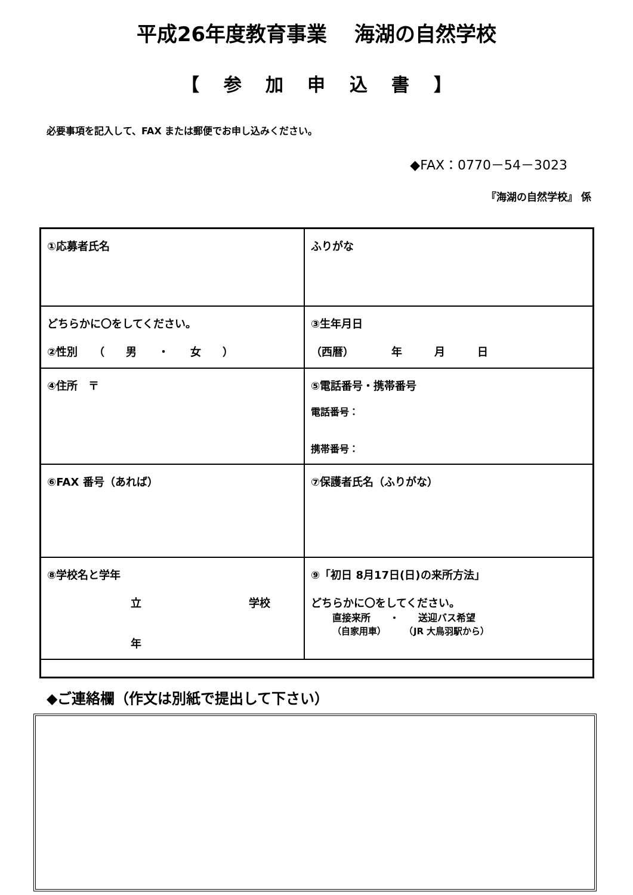平成26年度教育事業　 海湖の自然学校
【 参 加 申 込 書 】
必要事項を記入して、FAX または郵便でお申し込みください。
◆FAX：0770－54－3023
『海湖の自然学校』 係
| ①応募者氏名 | ふりがな |
| どちらかに〇をしてください。 ②性別 （ 男 ・ 女 ） | ③生年月日 （西暦） 年 月 日 |
| ④住所 〒 | ⑤電話番号・携帯番号 電話番号： 携帯番号： |
| ⑥FAX 番号（あれば） | ⑦保護者氏名（ふりがな） |
| ⑧学校名と学年 立 学校 年 | ⑨「初日 8月17日(日)の来所方法」 どちらかに〇をしてください。 直接来所 ・ 送迎バス希望 （自家用車） （JR 大鳥羽駅から） |
◆ご連絡欄（作文は別紙で提出して下さい）